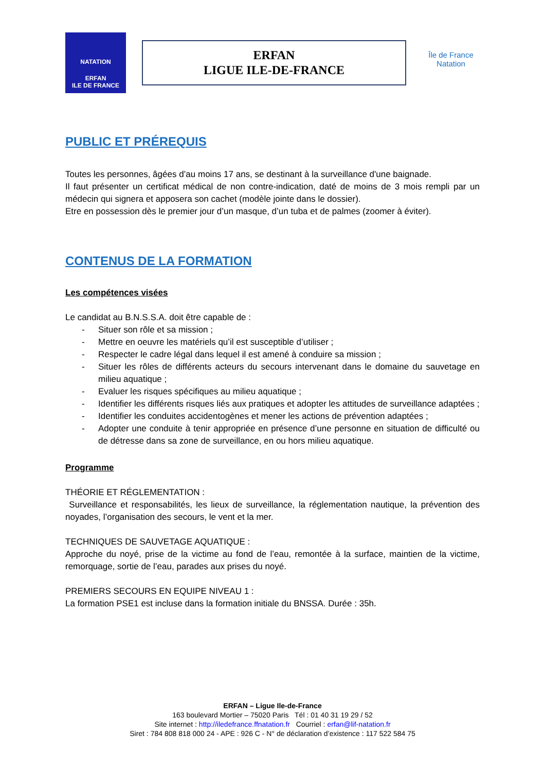NATATION
ERFAN
ILE DE FRANCE
ERFAN
LIGUE ILE-DE-FRANCE
Île de France
Natation
PUBLIC ET PRÉREQUIS
Toutes les personnes, âgées d’au moins 17 ans, se destinant à la surveillance d'une baignade.
Il faut présenter un certificat médical de non contre-indication, daté de moins de 3 mois rempli par un médecin qui signera et apposera son cachet (modèle jointe dans le dossier).
Etre en possession dès le premier jour d’un masque, d’un tuba et de palmes (zoomer à éviter).
CONTENUS DE LA FORMATION
Les compétences visées
Le candidat au B.N.S.S.A. doit être capable de :
- Situer son rôle et sa mission ;
- Mettre en oeuvre les matériels qu’il est susceptible d’utiliser ;
- Respecter le cadre légal dans lequel il est amené à conduire sa mission ;
- Situer les rôles de différents acteurs du secours intervenant dans le domaine du sauvetage en milieu aquatique ;
- Evaluer les risques spécifiques au milieu aquatique ;
- Identifier les différents risques liés aux pratiques et adopter les attitudes de surveillance adaptées ;
- Identifier les conduites accidentogènes et mener les actions de prévention adaptées ;
- Adopter une conduite à tenir appropriée en présence d’une personne en situation de difficulté ou de détresse dans sa zone de surveillance, en ou hors milieu aquatique.
Programme
THÉORIE ET RÉGLEMENTATION :
Surveillance et responsabilités, les lieux de surveillance, la réglementation nautique, la prévention des noyades, l’organisation des secours, le vent et la mer.
TECHNIQUES DE SAUVETAGE AQUATIQUE :
Approche du noyé, prise de la victime au fond de l’eau, remontée à la surface, maintien de la victime, remorquage, sortie de l’eau, parades aux prises du noyé.
PREMIERS SECOURS EN EQUIPE NIVEAU 1 :
La formation PSE1 est incluse dans la formation initiale du BNSSA. Durée : 35h.
ERFAN – Ligue Ile-de-France
163 boulevard Mortier – 75020 Paris Tél : 01 40 31 19 29 / 52
Site internet : http://iledefrance.ffnatation.fr Courriel : erfan@lif-natation.fr
Siret : 784 808 818 000 24 - APE : 926 C - N° de déclaration d’existence : 117 522 584 75